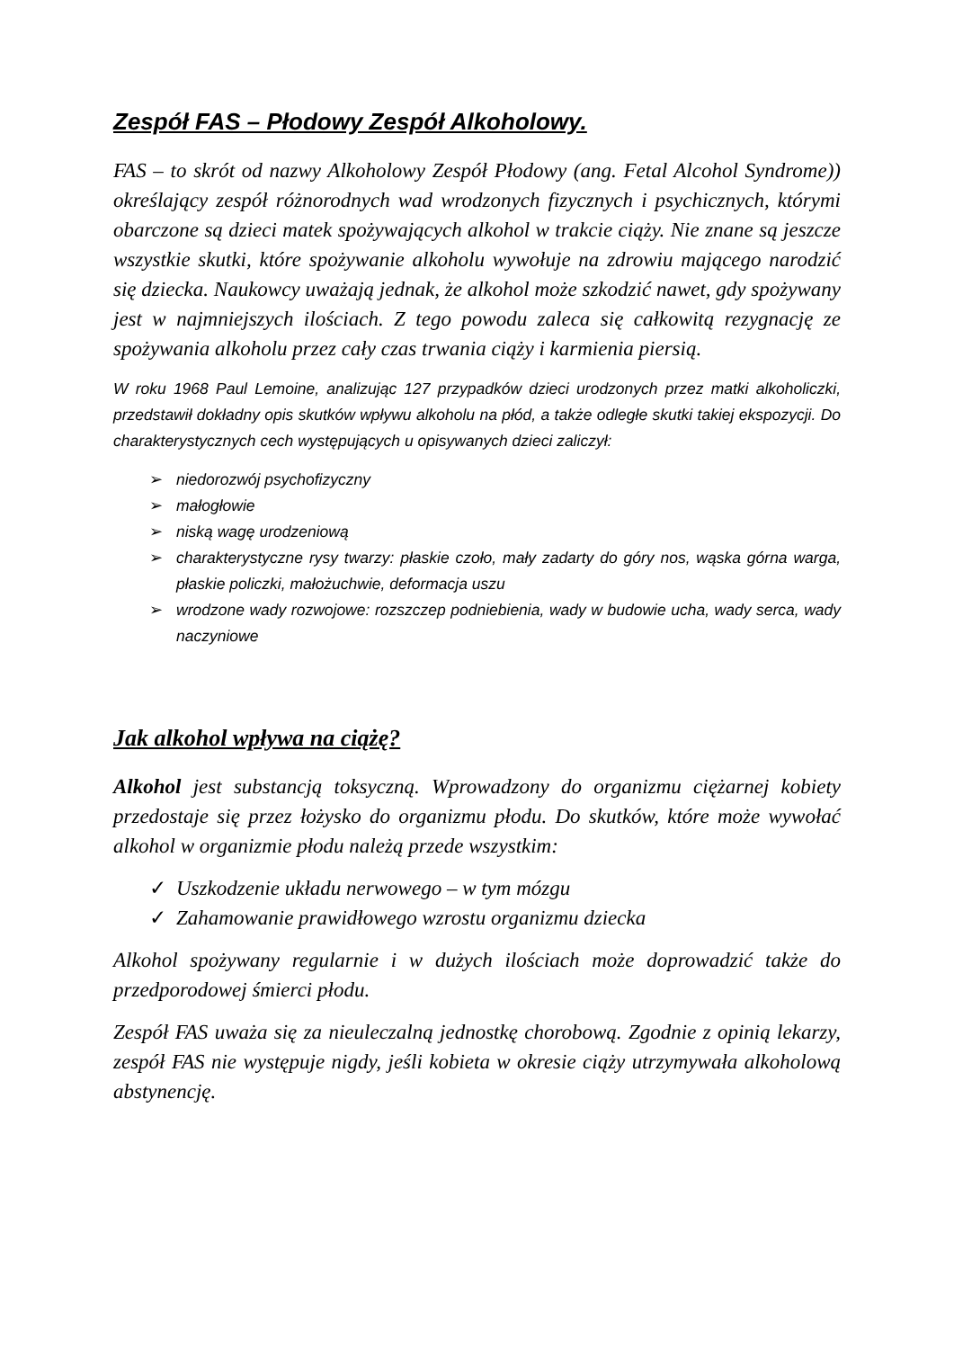Zespół FAS – Płodowy Zespół Alkoholowy.
FAS – to skrót od nazwy Alkoholowy Zespół Płodowy (ang. Fetal Alcohol Syndrome)) określający zespół różnorodnych wad wrodzonych fizycznych i psychicznych, którymi obarczone są dzieci matek spożywających alkohol w trakcie ciąży. Nie znane są jeszcze wszystkie skutki, które spożywanie alkoholu wywołuje na zdrowiu mającego narodzić się dziecka. Naukowcy uważają jednak, że alkohol może szkodzić nawet, gdy spożywany jest w najmniejszych ilościach. Z tego powodu zaleca się całkowitą rezygnację ze spożywania alkoholu przez cały czas trwania ciąży i karmienia piersią.
W roku 1968 Paul Lemoine, analizując 127 przypadków dzieci urodzonych przez matki alkoholiczki, przedstawił dokładny opis skutków wpływu alkoholu na płód, a także odległe skutki takiej ekspozycji. Do charakterystycznych cech występujących u opisywanych dzieci zaliczył:
➢ niedorozwój psychofizyczny
➢ małogłowie
➢ niską wagę urodzeniową
➢ charakterystyczne rysy twarzy: płaskie czoło, mały zadarty do góry nos, wąska górna warga, płaskie policzki, małożuchwie, deformacja uszu
➢ wrodzone wady rozwojowe: rozszczep podniebienia, wady w budowie ucha, wady serca, wady naczyniowe
Jak alkohol wpływa na ciążę?
Alkohol jest substancją toksyczną. Wprowadzony do organizmu ciężarnej kobiety przedostaje się przez łożysko do organizmu płodu. Do skutków, które może wywołać alkohol w organizmie płodu należą przede wszystkim:
✓ Uszkodzenie układu nerwowego – w tym mózgu
✓ Zahamowanie prawidłowego wzrostu organizmu dziecka
Alkohol spożywany regularnie i w dużych ilościach może doprowadzić także do przedporodowej śmierci płodu.
Zespół FAS uważa się za nieuleczalną jednostkę chorobową. Zgodnie z opinią lekarzy, zespół FAS nie występuje nigdy, jeśli kobieta w okresie ciąży utrzymywała alkoholową abstynencję.